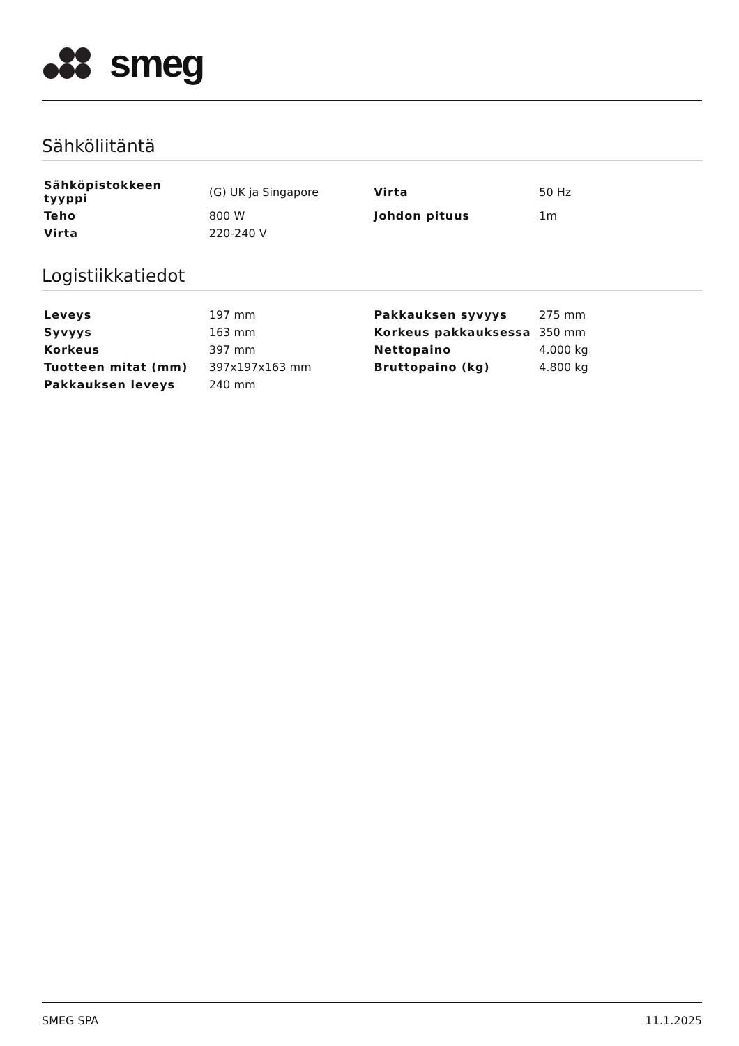smeg
Sähköliitäntä
| Sähköpistokkeen tyyppi | (G) UK ja Singapore | Virta | 50 Hz |
| Teho | 800 W | Johdon pituus | 1m |
| Virta | 220-240 V | | |
Logistiikkatiedot
| Leveys | 197 mm | Pakkauksen syvyys | 275 mm |
| Syvyys | 163 mm | Korkeus pakkauksessa | 350 mm |
| Korkeus | 397 mm | Nettopaino | 4.000 kg |
| Tuotteen mitat (mm) | 397x197x163 mm | Bruttopaino (kg) | 4.800 kg |
| Pakkauksen leveys | 240 mm | | |
SMEG SPA 11.1.2025